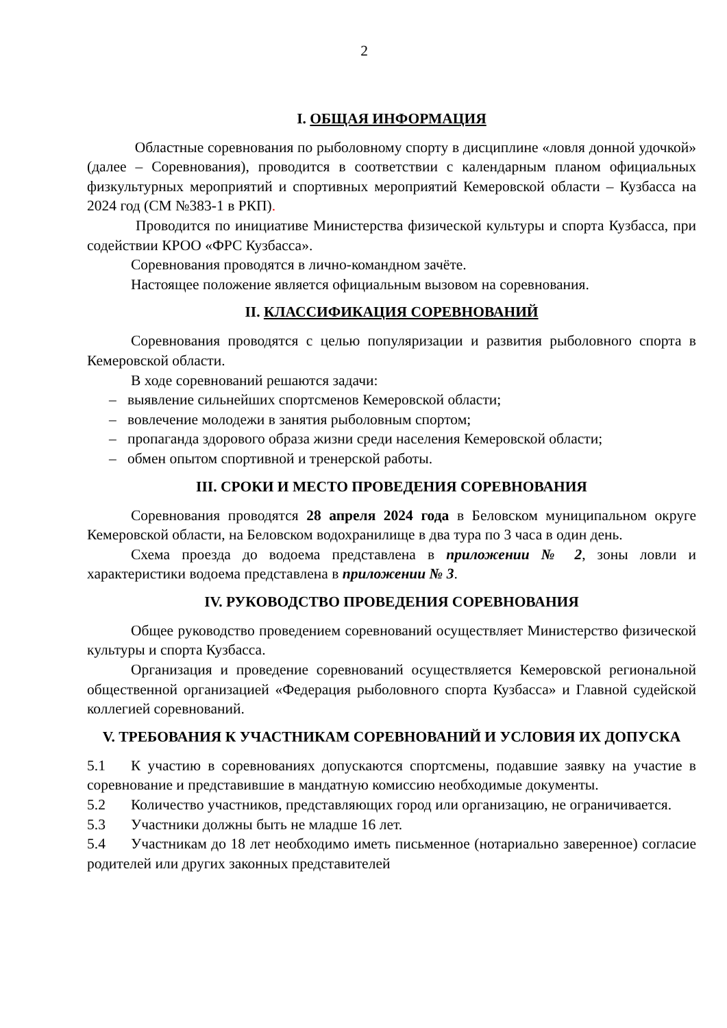2
I. ОБЩАЯ ИНФОРМАЦИЯ
Областные соревнования по рыболовному спорту в дисциплине «ловля донной удочкой» (далее – Соревнования), проводится в соответствии с календарным планом официальных физкультурных мероприятий и спортивных мероприятий Кемеровской области – Кузбасса на 2024 год (СМ №383-1 в РКП).
Проводится по инициативе Министерства физической культуры и спорта Кузбасса, при содействии КРОО «ФРС Кузбасса».
Соревнования проводятся в лично-командном зачёте.
Настоящее положение является официальным вызовом на соревнования.
II. КЛАССИФИКАЦИЯ СОРЕВНОВАНИЙ
Соревнования проводятся с целью популяризации и развития рыболовного спорта в Кемеровской области.
В ходе соревнований решаются задачи:
– выявление сильнейших спортсменов Кемеровской области;
– вовлечение молодежи в занятия рыболовным спортом;
– пропаганда здорового образа жизни среди населения Кемеровской области;
– обмен опытом спортивной и тренерской работы.
III. СРОКИ И МЕСТО ПРОВЕДЕНИЯ СОРЕВНОВАНИЯ
Соревнования проводятся 28 апреля 2024 года в Беловском муниципальном округе Кемеровской области, на Беловском водохранилище в два тура по 3 часа в один день.
Схема проезда до водоема представлена в приложении № 2, зоны ловли и характеристики водоема представлена в приложении № 3.
IV. РУКОВОДСТВО ПРОВЕДЕНИЯ СОРЕВНОВАНИЯ
Общее руководство проведением соревнований осуществляет Министерство физической культуры и спорта Кузбасса.
Организация и проведение соревнований осуществляется Кемеровской региональной общественной организацией «Федерация рыболовного спорта Кузбасса» и Главной судейской коллегией соревнований.
V. ТРЕБОВАНИЯ К УЧАСТНИКАМ СОРЕВНОВАНИЙ И УСЛОВИЯ ИХ ДОПУСКА
5.1 К участию в соревнованиях допускаются спортсмены, подавшие заявку на участие в соревнование и представившие в мандатную комиссию необходимые документы.
5.2 Количество участников, представляющих город или организацию, не ограничивается.
5.3 Участники должны быть не младше 16 лет.
5.4 Участникам до 18 лет необходимо иметь письменное (нотариально заверенное) согласие родителей или других законных представителей